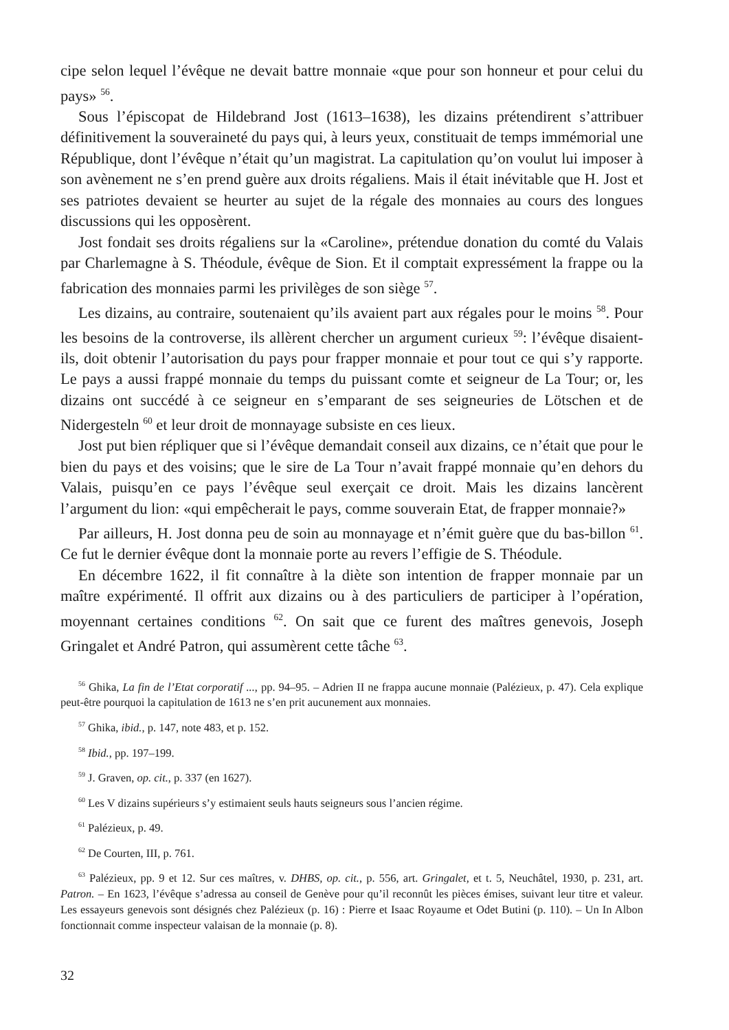cipe selon lequel l’évêque ne devait battre monnaie «que pour son honneur et pour celui du pays» <sup>56</sup>.
Sous l’épiscopat de Hildebrand Jost (1613–1638), les dizains prétendirent s’attribuer définitivement la souveraineté du pays qui, à leurs yeux, constituait de temps immémorial une République, dont l’évêque n’était qu’un magistrat. La capitulation qu’on voulut lui imposer à son avènement ne s’en prend guère aux droits régaliens. Mais il était inévitable que H. Jost et ses patriotes devaient se heurter au sujet de la régale des monnaies au cours des longues discussions qui les opposèrent.
Jost fondait ses droits régaliens sur la «Caroline», prétendue donation du comté du Valais par Charlemagne à S. Théodule, évêque de Sion. Et il comptait expressément la frappe ou la fabrication des monnaies parmi les privilèges de son siège <sup>57</sup>.
Les dizains, au contraire, soutenaient qu’ils avaient part aux régales pour le moins <sup>58</sup>. Pour les besoins de la controverse, ils allèrent chercher un argument curieux <sup>59</sup>: l’évêque disaient-ils, doit obtenir l’autorisation du pays pour frapper monnaie et pour tout ce qui s’y rapporte. Le pays a aussi frappé monnaie du temps du puissant comte et seigneur de La Tour; or, les dizains ont succédé à ce seigneur en s’emparant de ses seigneuries de Lötschen et de Nidergesteln <sup>60</sup> et leur droit de monnayage subsiste en ces lieux.
Jost put bien répliquer que si l’évêque demandait conseil aux dizains, ce n’était que pour le bien du pays et des voisins; que le sire de La Tour n’avait frappé monnaie qu’en dehors du Valais, puisqu’en ce pays l’évêque seul exerçait ce droit. Mais les dizains lancèrent l’argument du lion: «qui empêcherait le pays, comme souverain Etat, de frapper monnaie?»
Par ailleurs, H. Jost donna peu de soin au monnayage et n’émit guère que du bas-billon <sup>61</sup>. Ce fut le dernier évêque dont la monnaie porte au revers l’effigie de S. Théodule.
En décembre 1622, il fit connaître à la diète son intention de frapper monnaie par un maître expérimenté. Il offrit aux dizains ou à des particuliers de participer à l’opération, moyennant certaines conditions <sup>62</sup>. On sait que ce furent des maîtres genevois, Joseph Gringalet et André Patron, qui assumèrent cette tâche <sup>63</sup>.
<sup>56</sup> Ghika, La fin de l’Etat corporatif ..., pp. 94–95. – Adrien II ne frappa aucune monnaie (Palézieux, p. 47). Cela explique peut-être pourquoi la capitulation de 1613 ne s’en prit aucunement aux monnaies.
<sup>57</sup> Ghika, ibid., p. 147, note 483, et p. 152.
<sup>58</sup> Ibid., pp. 197–199.
<sup>59</sup> J. Graven, op. cit., p. 337 (en 1627).
<sup>60</sup> Les V dizains supérieurs s’y estimaient seuls hauts seigneurs sous l’ancien régime.
<sup>61</sup> Palézieux, p. 49.
<sup>62</sup> De Courten, III, p. 761.
<sup>63</sup> Palézieux, pp. 9 et 12. Sur ces maîtres, v. DHBS, op. cit., p. 556, art. Gringalet, et t. 5, Neuchâtel, 1930, p. 231, art. Patron. – En 1623, l’évêque s’adressa au conseil de Genève pour qu’il reconnût les pièces émises, suivant leur titre et valeur. Les essayeurs genevois sont désignés chez Palézieux (p. 16) : Pierre et Isaac Royaume et Odet Butini (p. 110). – Un In Albon fonctionnait comme inspecteur valaisan de la monnaie (p. 8).
32